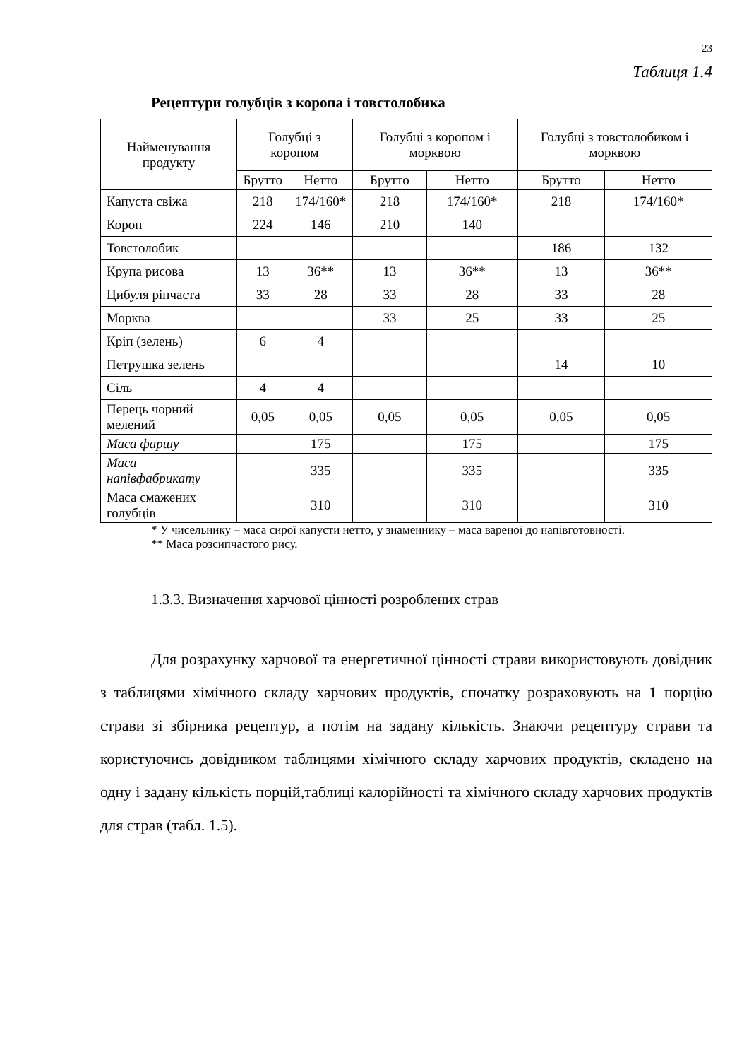23
Таблиця 1.4
Рецептури голубців з коропа і товстолобика
| Найменування продукту | Голубці з коропом | | Голубці з коропом і морквою | | Голубці з товстолобиком і морквою | |
| --- | --- | --- | --- | --- | --- | --- |
| | Брутто | Нетто | Брутто | Нетто | Брутто | Нетто |
| Капуста свіжа | 218 | 174/160* | 218 | 174/160* | 218 | 174/160* |
| Короп | 224 | 146 | 210 | 140 | | |
| Товстолобик | | | | | 186 | 132 |
| Крупа рисова | 13 | 36** | 13 | 36** | 13 | 36** |
| Цибуля ріпчаста | 33 | 28 | 33 | 28 | 33 | 28 |
| Морква | | | 33 | 25 | 33 | 25 |
| Кріп (зелень) | 6 | 4 | | | | |
| Петрушка зелень | | | | | 14 | 10 |
| Сіль | 4 | 4 | | | | |
| Перець чорний мелений | 0,05 | 0,05 | 0,05 | 0,05 | 0,05 | 0,05 |
| Маса фаршу | | 175 | | 175 | | 175 |
| Маса напівфабрикату | | 335 | | 335 | | 335 |
| Маса смажених голубців | | 310 | | 310 | | 310 |
* У чисельнику – маса сирої капусти нетто, у знаменнику – маса вареної до напівготовності.
** Маса розсипчастого рису.
1.3.3. Визначення харчової цінності розроблених страв
Для розрахунку харчової та енергетичної цінності страви використовують довідник з таблицями хімічного складу харчових продуктів, спочатку розраховують на 1 порцію страви зі збірника рецептур, а потім на задану кількість. Знаючи рецептуру страви та користуючись довідником таблицями хімічного складу харчових продуктів, складено на одну і задану кількість порцій,таблиці калорійності та хімічного складу харчових продуктів для страв (табл. 1.5).